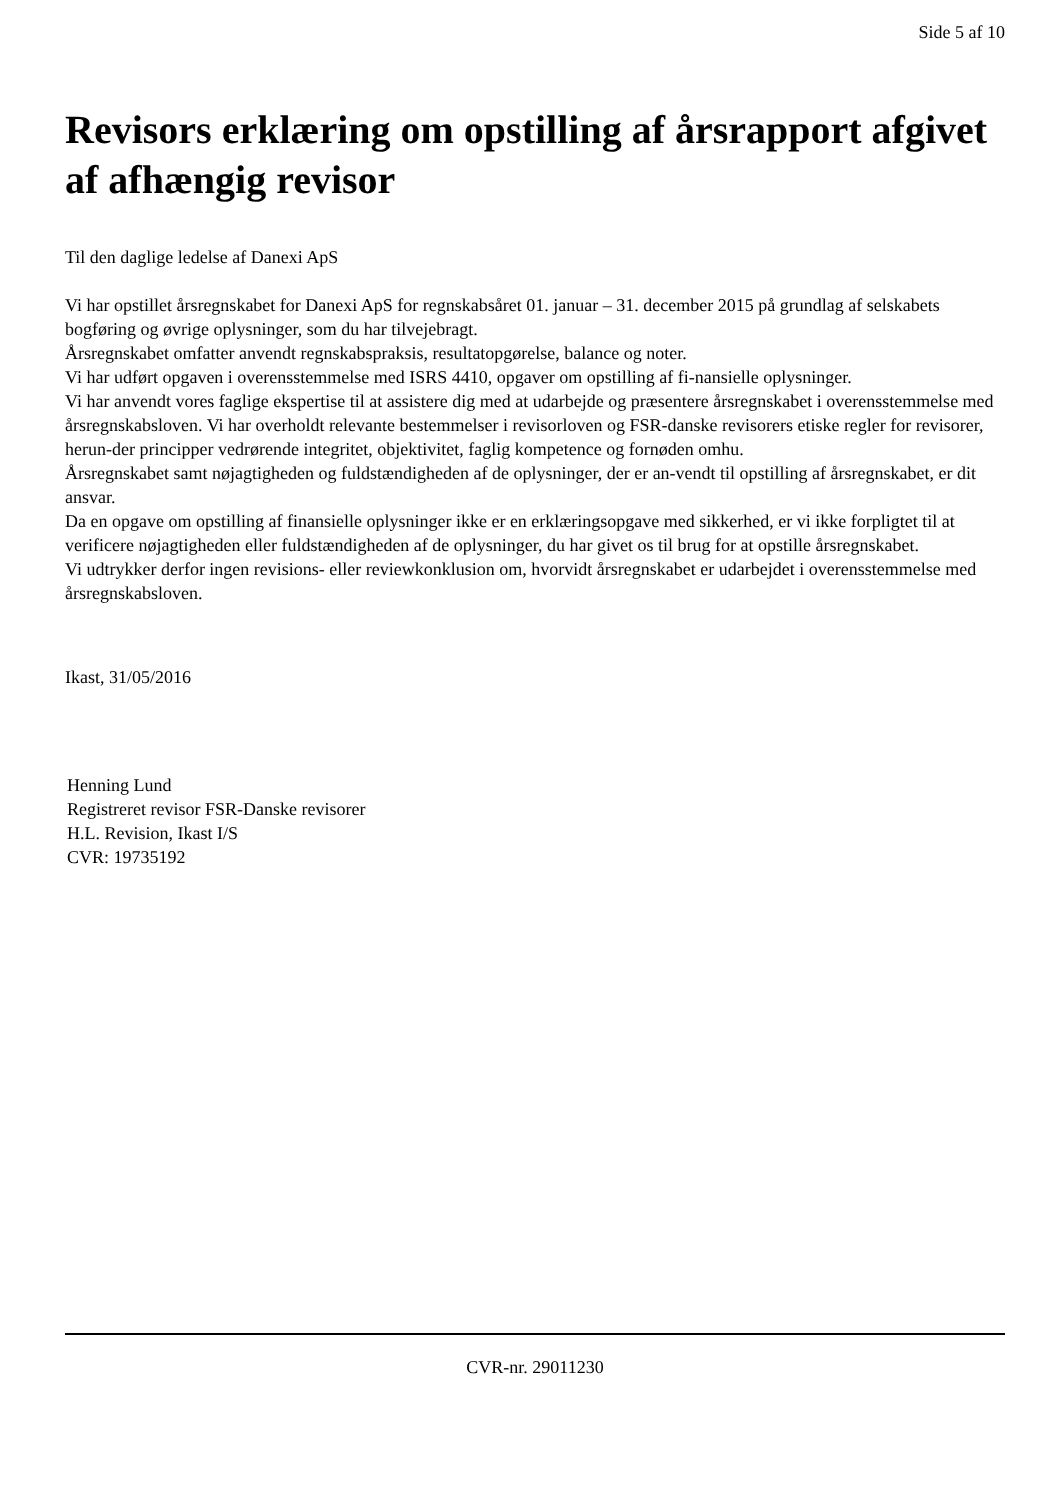Side 5 af 10
Revisors erklæring om opstilling af årsrapport afgivet af afhængig revisor
Til den daglige ledelse af Danexi ApS
Vi har opstillet årsregnskabet for Danexi ApS for regnskabsåret 01. januar – 31. december 2015 på grundlag af selskabets bogføring og øvrige oplysninger, som du har tilvejebragt.
Årsregnskabet omfatter anvendt regnskabspraksis, resultatopgørelse, balance og noter.
Vi har udført opgaven i overensstemmelse med ISRS 4410, opgaver om opstilling af fi-nansielle oplysninger.
Vi har anvendt vores faglige ekspertise til at assistere dig med at udarbejde og præsentere årsregnskabet i overensstemmelse med årsregnskabsloven. Vi har overholdt relevante bestemmelser i revisorloven og FSR-danske revisorers etiske regler for revisorer, herun-der principper vedrørende integritet, objektivitet, faglig kompetence og fornøden omhu.
Årsregnskabet samt nøjagtigheden og fuldstændigheden af de oplysninger, der er an-vendt til opstilling af årsregnskabet, er dit ansvar.
Da en opgave om opstilling af finansielle oplysninger ikke er en erklæringsopgave med sikkerhed, er vi ikke forpligtet til at verificere nøjagtigheden eller fuldstændigheden af de oplysninger, du har givet os til brug for at opstille årsregnskabet.
Vi udtrykker derfor ingen revisions- eller reviewkonklusion om, hvorvidt årsregnskabet er udarbejdet i overensstemmelse med årsregnskabsloven.
Ikast, 31/05/2016
Henning Lund
Registreret revisor FSR-Danske revisorer
H.L. Revision, Ikast I/S
CVR: 19735192
CVR-nr. 29011230